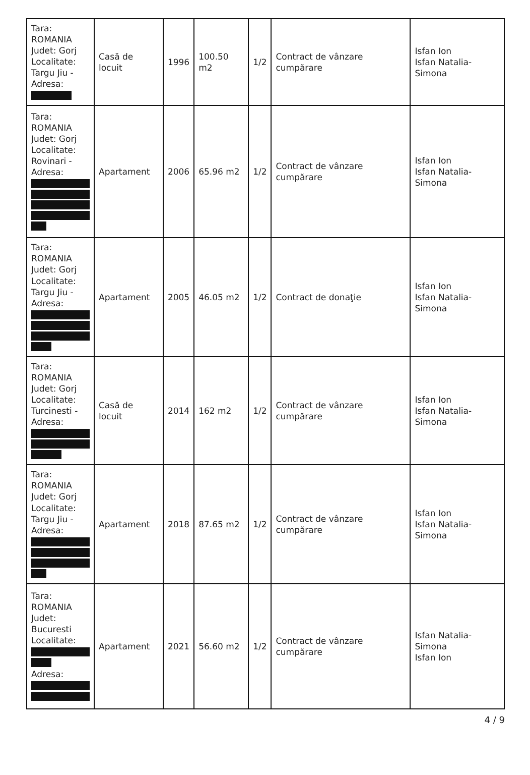| Tara: ROMANIA Judet: Gorj Localitate: Targu Jiu - Adresa: | Casă de locuit | 1996 | 100.50 m2 | 1/2 | Contract de vânzare cumpărare | Isfan Ion Isfan Natalia-Simona |
| Tara: ROMANIA Judet: Gorj Localitate: Rovinari - Adresa: | Apartament | 2006 | 65.96 m2 | 1/2 | Contract de vânzare cumpărare | Isfan Ion Isfan Natalia-Simona |
| Tara: ROMANIA Judet: Gorj Localitate: Targu Jiu - Adresa: | Apartament | 2005 | 46.05 m2 | 1/2 | Contract de donaţie | Isfan Ion Isfan Natalia-Simona |
| Tara: ROMANIA Judet: Gorj Localitate: Turcinesti - Adresa: | Casă de locuit | 2014 | 162 m2 | 1/2 | Contract de vânzare cumpărare | Isfan Ion Isfan Natalia-Simona |
| Tara: ROMANIA Judet: Gorj Localitate: Targu Jiu - Adresa: | Apartament | 2018 | 87.65 m2 | 1/2 | Contract de vânzare cumpărare | Isfan Ion Isfan Natalia-Simona |
| Tara: ROMANIA Judet: Bucuresti Localitate: Adresa: | Apartament | 2021 | 56.60 m2 | 1/2 | Contract de vânzare cumpărare | Isfan Natalia-Simona Isfan Ion |
4 / 9